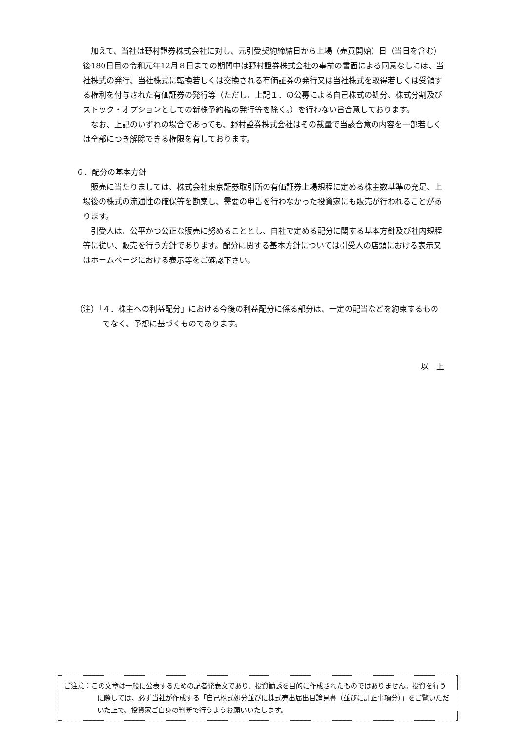加えて、当社は野村證券株式会社に対し、元引受契約締結日から上場（売買開始）日（当日を含む）後180日目の令和元年12月８日までの期間中は野村證券株式会社の事前の書面による同意なしには、当社株式の発行、当社株式に転換若しくは交換される有価証券の発行又は当社株式を取得若しくは受領する権利を付与された有価証券の発行等（ただし、上記１．の公募による自己株式の処分、株式分割及びストック・オプションとしての新株予約権の発行等を除く。）を行わない旨合意しております。
なお、上記のいずれの場合であっても、野村證券株式会社はその裁量で当該合意の内容を一部若しくは全部につき解除できる権限を有しております。
６．配分の基本方針
販売に当たりましては、株式会社東京証券取引所の有価証券上場規程に定める株主数基準の充足、上場後の株式の流通性の確保等を勘案し、需要の申告を行わなかった投資家にも販売が行われることがあります。
引受人は、公平かつ公正な販売に努めることとし、自社で定める配分に関する基本方針及び社内規程等に従い、販売を行う方針であります。配分に関する基本方針については引受人の店頭における表示又はホームページにおける表示等をご確認下さい。
（注）「４．株主への利益配分」における今後の利益配分に係る部分は、一定の配当などを約束するものでなく、予想に基づくものであります。
以　上
ご注意：この文章は一般に公表するための記者発表文であり、投資勧誘を目的に作成されたものではありません。投資を行うに際しては、必ず当社が作成する「自己株式処分並びに株式売出届出目論見書（並びに訂正事項分）」をご覧いただいた上で、投資家ご自身の判断で行うようお願いいたします。